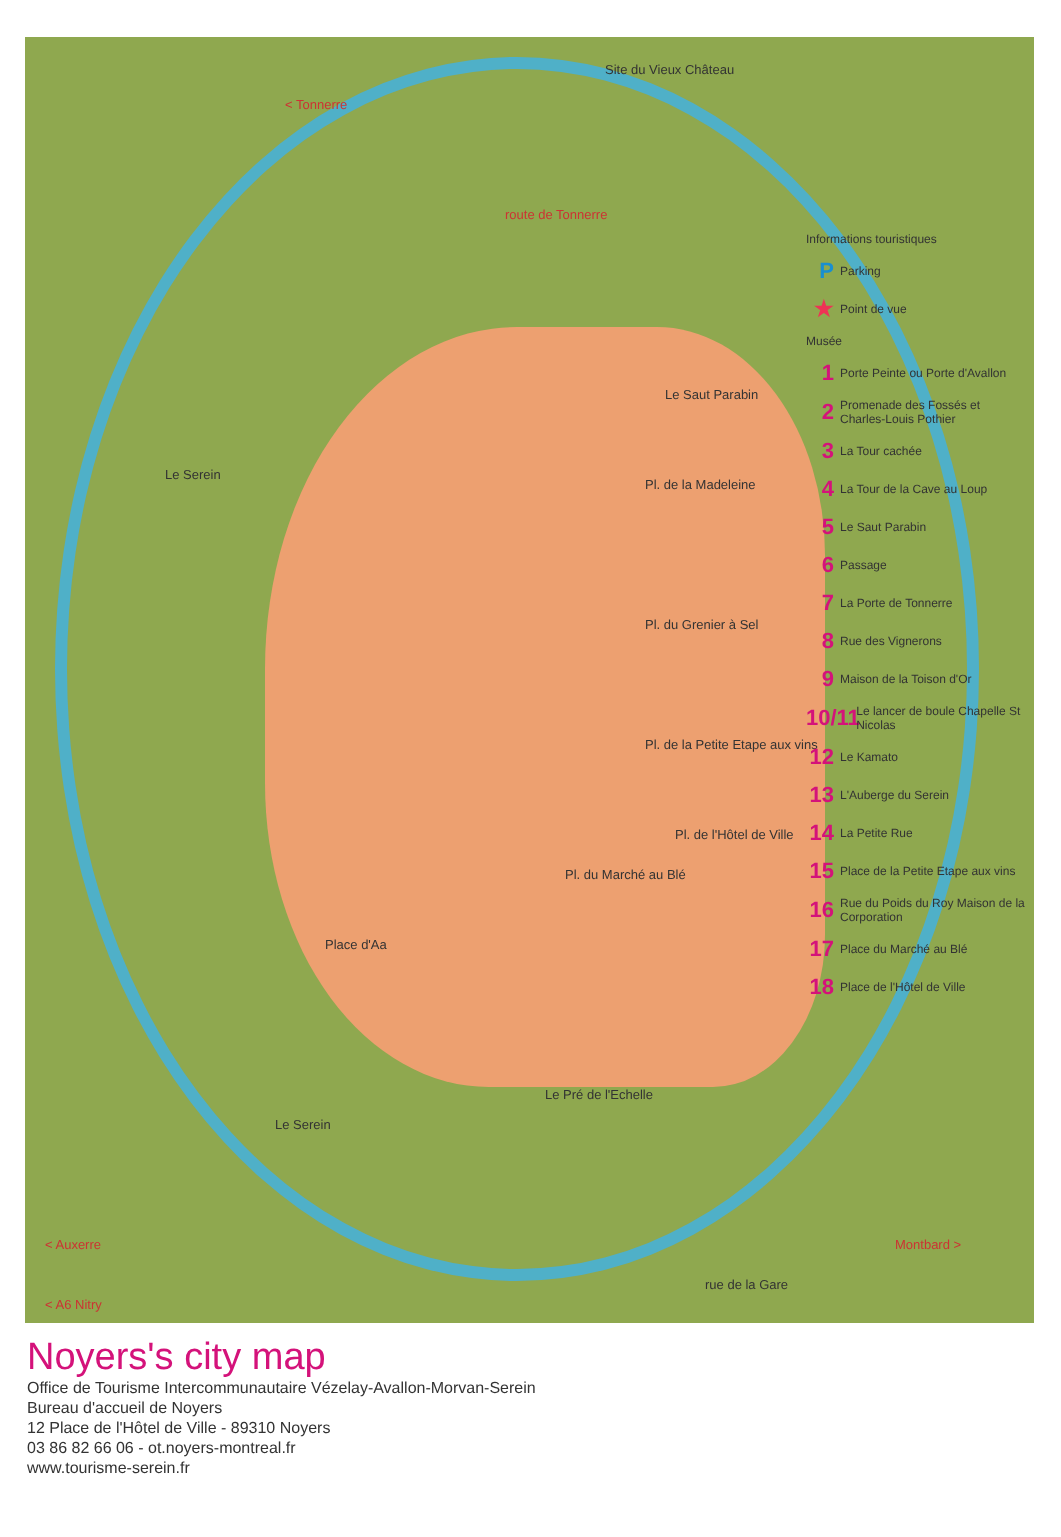Site du Vieux Château
< Tonnerre
route de Tonnerre
Le Serein
Le Saut Parabin
Pl. de la Madeleine
Pl. du Grenier à Sel
Pl. de la Petite Etape aux vins
Pl. de l'Hôtel de Ville
Pl. du Marché au Blé
Place d'Aa
Le Pré de l'Echelle
Le Serein
< A6 Nitry
< Auxerre Montbard >
rue de la Gare
Informations touristiques
P Parking
★ Point de vue
Musée
1 Porte Peinte ou Porte d'Avallon
2 Promenade des Fossés et Charles-Louis Pothier
3 La Tour cachée
4 La Tour de la Cave au Loup
5 Le Saut Parabin
6 Passage
7 La Porte de Tonnerre
8 Rue des Vignerons
9 Maison de la Toison d'Or
10/11 Le lancer de boule Chapelle St Nicolas
12 Le Kamato
13 L'Auberge du Serein
14 La Petite Rue
15 Place de la Petite Etape aux vins
16 Rue du Poids du Roy Maison de la Corporation
17 Place du Marché au Blé
18 Place de l'Hôtel de Ville
Noyers's city map
Office de Tourisme Intercommunautaire Vézelay-Avallon-Morvan-Serein
Bureau d'accueil de Noyers
12 Place de l'Hôtel de Ville - 89310 Noyers
03 86 82 66 06 - ot.noyers-montreal.fr
www.tourisme-serein.fr